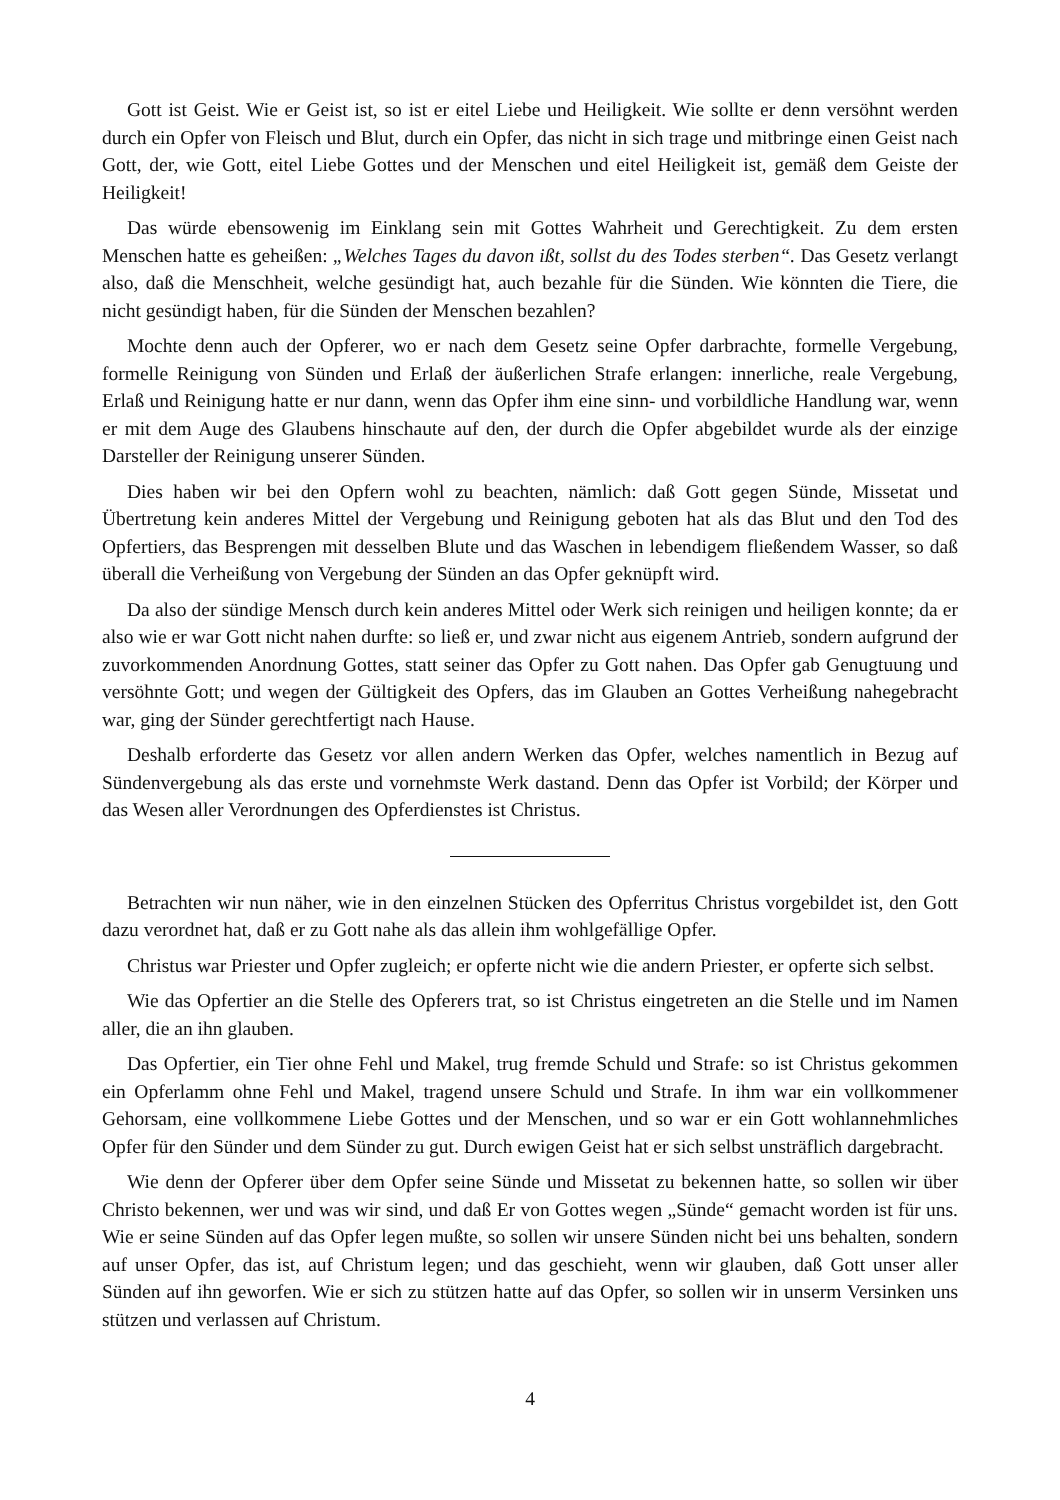Gott ist Geist. Wie er Geist ist, so ist er eitel Liebe und Heiligkeit. Wie sollte er denn versöhnt werden durch ein Opfer von Fleisch und Blut, durch ein Opfer, das nicht in sich trage und mitbringe einen Geist nach Gott, der, wie Gott, eitel Liebe Gottes und der Menschen und eitel Heiligkeit ist, gemäß dem Geiste der Heiligkeit!
Das würde ebensowenig im Einklang sein mit Gottes Wahrheit und Gerechtigkeit. Zu dem ersten Menschen hatte es geheißen: „Welches Tages du davon ißt, sollst du des Todes sterben“. Das Gesetz verlangt also, daß die Menschheit, welche gesündigt hat, auch bezahle für die Sünden. Wie könnten die Tiere, die nicht gesündigt haben, für die Sünden der Menschen bezahlen?
Mochte denn auch der Opferer, wo er nach dem Gesetz seine Opfer darbrachte, formelle Vergebung, formelle Reinigung von Sünden und Erlaß der äußerlichen Strafe erlangen: innerliche, reale Vergebung, Erlaß und Reinigung hatte er nur dann, wenn das Opfer ihm eine sinn- und vorbildliche Handlung war, wenn er mit dem Auge des Glaubens hinschaute auf den, der durch die Opfer abgebildet wurde als der einzige Darsteller der Reinigung unserer Sünden.
Dies haben wir bei den Opfern wohl zu beachten, nämlich: daß Gott gegen Sünde, Missetat und Übertretung kein anderes Mittel der Vergebung und Reinigung geboten hat als das Blut und den Tod des Opfertiers, das Besprengen mit desselben Blute und das Waschen in lebendigem fließendem Wasser, so daß überall die Verheißung von Vergebung der Sünden an das Opfer geknüpft wird.
Da also der sündige Mensch durch kein anderes Mittel oder Werk sich reinigen und heiligen konnte; da er also wie er war Gott nicht nahen durfte: so ließ er, und zwar nicht aus eigenem Antrieb, sondern aufgrund der zuvorkommenden Anordnung Gottes, statt seiner das Opfer zu Gott nahen. Das Opfer gab Genugtuung und versöhnte Gott; und wegen der Gültigkeit des Opfers, das im Glauben an Gottes Verheißung nahegebracht war, ging der Sünder gerechtfertigt nach Hause.
Deshalb erforderte das Gesetz vor allen andern Werken das Opfer, welches namentlich in Bezug auf Sündenvergebung als das erste und vornehmste Werk dastand. Denn das Opfer ist Vorbild; der Körper und das Wesen aller Verordnungen des Opferdienstes ist Christus.
Betrachten wir nun näher, wie in den einzelnen Stücken des Opferritus Christus vorgebildet ist, den Gott dazu verordnet hat, daß er zu Gott nahe als das allein ihm wohlgefällige Opfer.
Christus war Priester und Opfer zugleich; er opferte nicht wie die andern Priester, er opferte sich selbst.
Wie das Opfertier an die Stelle des Opferers trat, so ist Christus eingetreten an die Stelle und im Namen aller, die an ihn glauben.
Das Opfertier, ein Tier ohne Fehl und Makel, trug fremde Schuld und Strafe: so ist Christus gekommen ein Opferlamm ohne Fehl und Makel, tragend unsere Schuld und Strafe. In ihm war ein vollkommener Gehorsam, eine vollkommene Liebe Gottes und der Menschen, und so war er ein Gott wohlannehmliches Opfer für den Sünder und dem Sünder zu gut. Durch ewigen Geist hat er sich selbst unsträflich dargebracht.
Wie denn der Opferer über dem Opfer seine Sünde und Missetat zu bekennen hatte, so sollen wir über Christo bekennen, wer und was wir sind, und daß Er von Gottes wegen „Sünde“ gemacht worden ist für uns. Wie er seine Sünden auf das Opfer legen mußte, so sollen wir unsere Sünden nicht bei uns behalten, sondern auf unser Opfer, das ist, auf Christum legen; und das geschieht, wenn wir glauben, daß Gott unser aller Sünden auf ihn geworfen. Wie er sich zu stützen hatte auf das Opfer, so sollen wir in unserm Versinken uns stützen und verlassen auf Christum.
4